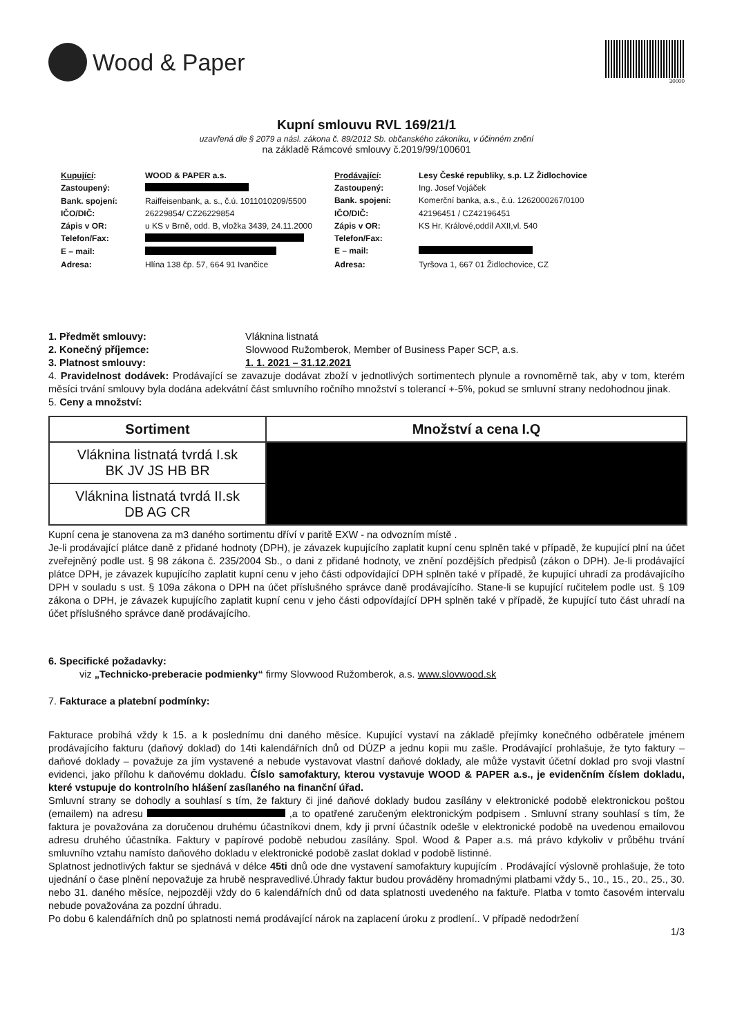Wood & Paper
30000
Kupní smlouvu RVL 169/21/1
uzavřená dle § 2079 a násl. zákona č. 89/2012 Sb. občanského zákoníku, v účinném znění
na základě Rámcové smlouvy č.2019/99/100601
| Kupující : | WOOD & PAPER a.s. |
| Zastoupený: | |
| Bank. spojení: | Raiffeisenbank, a. s., č.ú. 1011010209/5500 |
| IČO/DIČ: | 26229854/ CZ26229854 |
| Zápis v OR: | u KS v Brně, odd. B, vložka 3439, 24.11.2000 |
| Telefon/Fax: | |
| E – mail: | |
| Adresa: | Hlína 138 čp. 57, 664 91 Ivančice |
| Prodávající : | Lesy České republiky, s.p. LZ Židlochovice |
| Zastoupený: | Ing. Josef Vojáček |
| Bank. spojení: | Komerční banka, a.s., č.ú. 1262000267/0100 |
| IČO/DIČ: | 42196451 / CZ42196451 |
| Zápis v OR: | KS Hr. Králové,oddíl AXII,vl. 540 |
| Telefon/Fax: | |
| E – mail: | |
| Adresa: | Tyršova 1, 667 01 Židlochovice, CZ |
1. Předmět smlouvy: Vláknina listnatá
2. Konečný příjemce: Slovwood Ružomberok, Member of Business Paper SCP, a.s.
3. Platnost smlouvy: 1. 1. 2021 – 31.12.2021
4. Pravidelnost dodávek: Prodávající se zavazuje dodávat zboží v jednotlivých sortimentech plynule a rovnoměrně tak, aby v tom, kterém měsíci trvání smlouvy byla dodána adekvátní část smluvního ročního množství s tolerancí +-5%, pokud se smluvní strany nedohodnou jinak.
5. Ceny a množství:
| Sortiment | Množství a cena I.Q |
| --- | --- |
| Vláknina listnatá tvrdá I.sk BK JV JS HB BR | |
| Vláknina listnatá tvrdá II.sk DB AG CR | |
Kupní cena je stanovena za m3 daného sortimentu dříví v paritě EXW - na odvozním místě .
Je-li prodávající plátce daně z přidané hodnoty (DPH), je závazek kupujícího zaplatit kupní cenu splněn také v případě, že kupující plní na účet zveřejněný podle ust. § 98 zákona č. 235/2004 Sb., o dani z přidané hodnoty, ve znění pozdějších předpisů (zákon o DPH). Je-li prodávající plátce DPH, je závazek kupujícího zaplatit kupní cenu v jeho části odpovídající DPH splněn také v případě, že kupující uhradí za prodávajícího DPH v souladu s ust. § 109a zákona o DPH na účet příslušného správce daně prodávajícího. Stane-li se kupující ručitelem podle ust. § 109 zákona o DPH, je závazek kupujícího zaplatit kupní cenu v jeho části odpovídající DPH splněn také v případě, že kupující tuto část uhradí na účet příslušného správce daně prodávajícího.
6. Specifické požadavky:
viz „Technicko-preberacie podmienky“ firmy Slovwood Ružomberok, a.s. www.slovwood.sk
7. Fakturace a platební podmínky:
Fakturace probíhá vždy k 15. a k poslednímu dni daného měsíce. Kupující vystaví na základě přejímky konečného odběratele jménem prodávajícího fakturu (daňový doklad) do 14ti kalendářních dnů od DÚZP a jednu kopii mu zašle. Prodávající prohlašuje, že tyto faktury – daňové doklady – považuje za jím vystavené a nebude vystavovat vlastní daňové doklady, ale může vystavit účetní doklad pro svoji vlastní evidenci, jako přílohu k daňovému dokladu. Číslo samofaktury, kterou vystavuje WOOD & PAPER a.s., je evidenčním číslem dokladu, které vstupuje do kontrolního hlášení zasílaného na finanční úřad.
Smluvní strany se dohodly a souhlasí s tím, že faktury či jiné daňové doklady budou zasílány v elektronické podobě elektronickou poštou (emailem) na adresu ,a to opatřené zaručeným elektronickým podpisem . Smluvní strany souhlasí s tím, že faktura je považována za doručenou druhému účastníkovi dnem, kdy ji první účastník odešle v elektronické podobě na uvedenou emailovou adresu druhého účastníka. Faktury v papírové podobě nebudou zasílány. Spol. Wood & Paper a.s. má právo kdykoliv v průběhu trvání smluvního vztahu namísto daňového dokladu v elektronické podobě zaslat doklad v podobě listinné.
Splatnost jednotlivých faktur se sjednává v délce 45ti dnů ode dne vystavení samofaktury kupujícím . Prodávající výslovně prohlašuje, že toto ujednání o čase plnění nepovažuje za hrubě nespravedlivé.Úhrady faktur budou prováděny hromadnými platbami vždy 5., 10., 15., 20., 25., 30. nebo 31. daného měsíce, nejpozději vždy do 6 kalendářních dnů od data splatnosti uvedeného na faktuře. Platba v tomto časovém intervalu nebude považována za pozdní úhradu.
Po dobu 6 kalendářních dnů po splatnosti nemá prodávající nárok na zaplacení úroku z prodlení.. V případě nedodržení
1/3